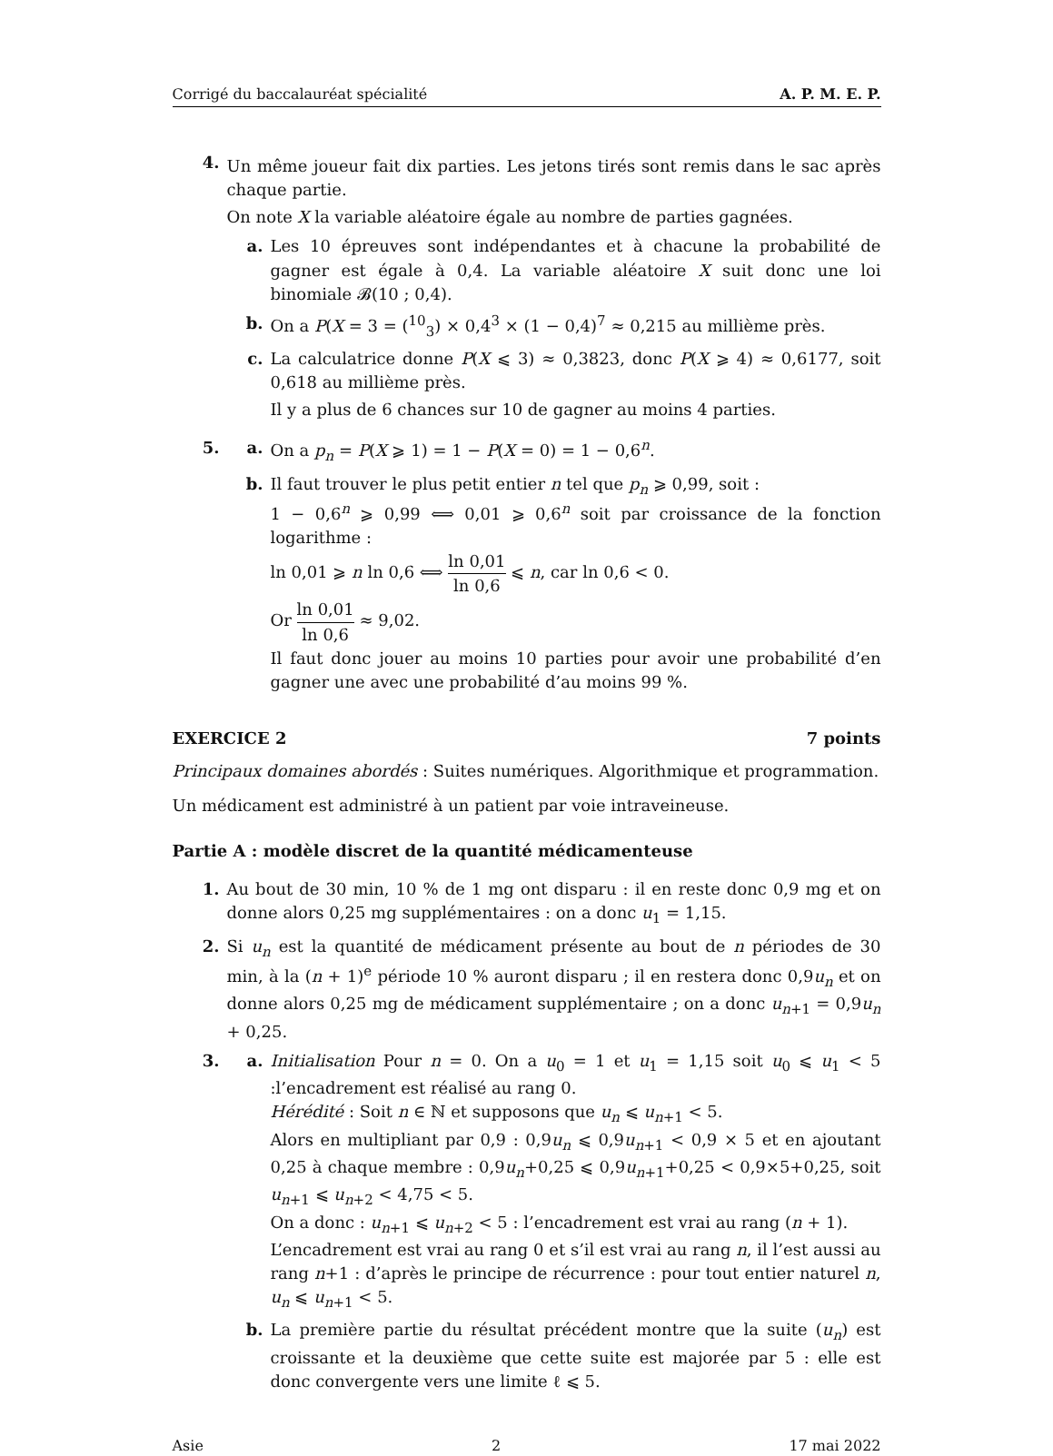Corrigé du baccalauréat spécialité A. P. M. E. P.
4.
Un même joueur fait dix parties. Les jetons tirés sont remis dans le sac après chaque partie.
On note X la variable aléatoire égale au nombre de parties gagnées.
a. Les 10 épreuves sont indépendantes et à chacune la probabilité de gagner est égale à 0,4. La variable aléatoire X suit donc une loi binomiale 𝓑(10 ; 0,4).
b. On a P(X = 3 = (<sup>10</sup><sub>3</sub>) × 0,4<sup>3</sup> × (1 − 0,4)<sup>7</sup> ≈ 0,215 au millième près.
c. La calculatrice donne P(X ⩽ 3) ≈ 0,3823, donc P(X ⩾ 4) ≈ 0,6177, soit 0,618 au millième près.
Il y a plus de 6 chances sur 10 de gagner au moins 4 parties.
5. a. On a p<sub>n</sub> = P(X ⩾ 1) = 1 − P(X = 0) = 1 − 0,6<sup>n</sup>.
b. Il faut trouver le plus petit entier n tel que p<sub>n</sub> ⩾ 0,99, soit :
1 − 0,6<sup>n</sup> ⩾ 0,99 ⟺ 0,01 ⩾ 0,6<sup>n</sup> soit par croissance de la fonction logarithme :
ln 0,01 ⩾ n ln 0,6 ⟺ ln 0,01 ln 0,6 ⩽ n, car ln 0,6 < 0.
Or ln 0,01 ln 0,6 ≈ 9,02.
Il faut donc jouer au moins 10 parties pour avoir une probabilité d’en gagner une avec une probabilité d’au moins 99 %.
EXERCICE 2 7 points
Principaux domaines abordés : Suites numériques. Algorithmique et programmation.
Un médicament est administré à un patient par voie intraveineuse.
Partie A : modèle discret de la quantité médicamenteuse
1. Au bout de 30 min, 10 % de 1 mg ont disparu : il en reste donc 0,9 mg et on donne alors 0,25 mg supplémentaires : on a donc u<sub>1</sub> = 1,15.
2. Si u<sub>n</sub> est la quantité de médicament présente au bout de n périodes de 30 min, à la (n + 1)<sup>e</sup> période 10 % auront disparu ; il en restera donc 0,9u<sub>n</sub> et on donne alors 0,25 mg de médicament supplémentaire ; on a donc u<sub>n+1</sub> = 0,9u<sub>n</sub> + 0,25.
3. a. Initialisation Pour n = 0. On a u<sub>0</sub> = 1 et u<sub>1</sub> = 1,15 soit u<sub>0</sub> ⩽ u<sub>1</sub> < 5 :l’encadrement est réalisé au rang 0.
Hérédité : Soit n ∈ ℕ et supposons que u<sub>n</sub> ⩽ u<sub>n+1</sub> < 5.
Alors en multipliant par 0,9 : 0,9u<sub>n</sub> ⩽ 0,9u<sub>n+1</sub> < 0,9 × 5 et en ajoutant 0,25 à chaque membre : 0,9u<sub>n</sub>+0,25 ⩽ 0,9u<sub>n+1</sub>+0,25 < 0,9×5+0,25, soit u<sub>n+1</sub> ⩽ u<sub>n+2</sub> < 4,75 < 5.
On a donc : u<sub>n+1</sub> ⩽ u<sub>n+2</sub> < 5 : l’encadrement est vrai au rang (n + 1).
L’encadrement est vrai au rang 0 et s’il est vrai au rang n, il l’est aussi au rang n+1 : d’après le principe de récurrence : pour tout entier naturel n, u<sub>n</sub> ⩽ u<sub>n+1</sub> < 5.
b. La première partie du résultat précédent montre que la suite (u<sub>n</sub>) est croissante et la deuxième que cette suite est majorée par 5 : elle est donc convergente vers une limite ℓ ⩽ 5.
Asie 2 17 mai 2022